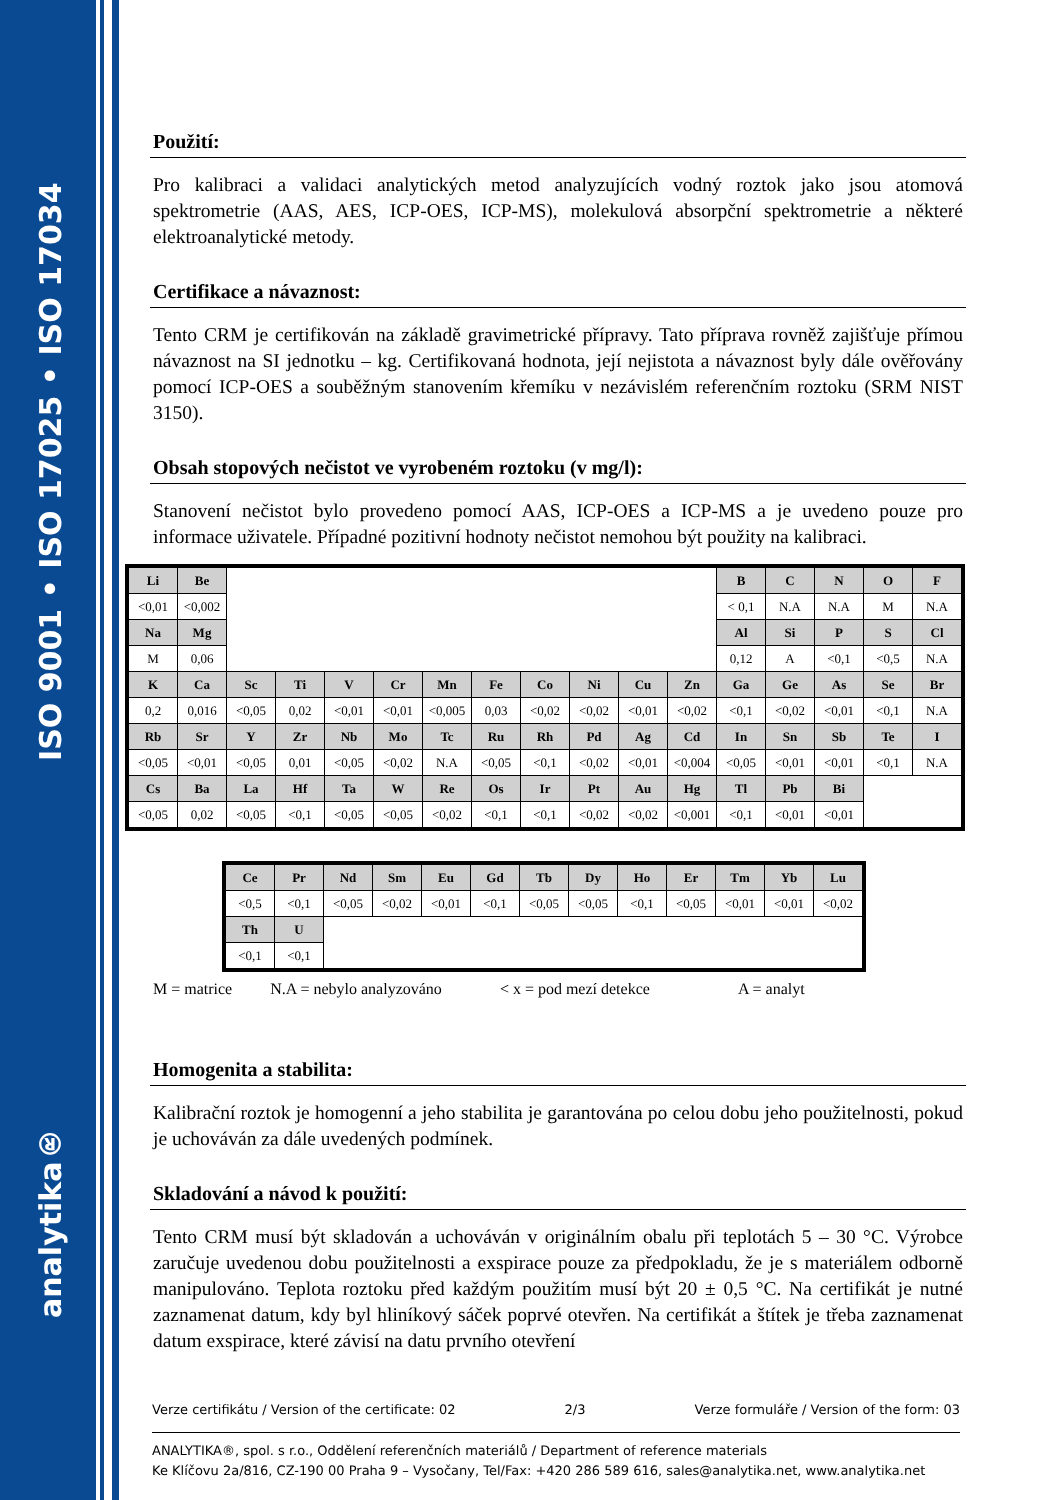analytika® ISO 9001 • ISO 17025 • ISO 17034
Použití:
Pro kalibraci a validaci analytických metod analyzujících vodný roztok jako jsou atomová spektrometrie (AAS, AES, ICP-OES, ICP-MS), molekulová absorpční spektrometrie a některé elektroanalytické metody.
Certifikace a návaznost:
Tento CRM je certifikován na základě gravimetrické přípravy. Tato příprava rovněž zajišťuje přímou návaznost na SI jednotku – kg. Certifikovaná hodnota, její nejistota a návaznost byly dále ověřovány pomocí ICP-OES a souběžným stanovením křemíku v nezávislém referenčním roztoku (SRM NIST 3150).
Obsah stopových nečistot ve vyrobeném roztoku (v mg/l):
Stanovení nečistot bylo provedeno pomocí AAS, ICP-OES a ICP-MS a je uvedeno pouze pro informace uživatele. Případné pozitivní hodnoty nečistot nemohou být použity na kalibraci.
| Li | Be | | | | | | | | | | | B | C | N | O | F |
| <0,01 | <0,002 | | | | | | | | | | | < 0,1 | N.A | N.A | M | N.A |
| Na | Mg | | | | | | | | | | | Al | Si | P | S | Cl |
| M | 0,06 | | | | | | | | | | | 0,12 | A | <0,1 | <0,5 | N.A |
| K | Ca | Sc | Ti | V | Cr | Mn | Fe | Co | Ni | Cu | Zn | Ga | Ge | As | Se | Br |
| 0,2 | 0,016 | <0,05 | 0,02 | <0,01 | <0,01 | <0,005 | 0,03 | <0,02 | <0,02 | <0,01 | <0,02 | <0,1 | <0,02 | <0,01 | <0,1 | N.A |
| Rb | Sr | Y | Zr | Nb | Mo | Tc | Ru | Rh | Pd | Ag | Cd | In | Sn | Sb | Te | I |
| <0,05 | <0,01 | <0,05 | 0,01 | <0,05 | <0,02 | N.A | <0,05 | <0,1 | <0,02 | <0,01 | <0,004 | <0,05 | <0,01 | <0,01 | <0,1 | N.A |
| Cs | Ba | La | Hf | Ta | W | Re | Os | Ir | Pt | Au | Hg | Tl | Pb | Bi | | |
| <0,05 | 0,02 | <0,05 | <0,1 | <0,05 | <0,05 | <0,02 | <0,1 | <0,1 | <0,02 | <0,02 | <0,001 | <0,1 | <0,01 | <0,01 | | |
| Ce | Pr | Nd | Sm | Eu | Gd | Tb | Dy | Ho | Er | Tm | Yb | Lu |
| <0,5 | <0,1 | <0,05 | <0,02 | <0,01 | <0,1 | <0,05 | <0,05 | <0,1 | <0,05 | <0,01 | <0,01 | <0,02 |
| Th | U | | | | | | | | | | | |
| <0,1 | <0,1 | | | | | | | | | | | |
M = matrice N.A = nebylo analyzováno < x = pod mezí detekce A = analyt
Homogenita a stabilita:
Kalibrační roztok je homogenní a jeho stabilita je garantována po celou dobu jeho použitelnosti, pokud je uchováván za dále uvedených podmínek.
Skladování a návod k použití:
Tento CRM musí být skladován a uchováván v originálním obalu při teplotách 5 – 30 °C. Výrobce zaručuje uvedenou dobu použitelnosti a exspirace pouze za předpokladu, že je s materiálem odborně manipulováno. Teplota roztoku před každým použitím musí být 20 ± 0,5 °C. Na certifikát je nutné zaznamenat datum, kdy byl hliníkový sáček poprvé otevřen. Na certifikát a štítek je třeba zaznamenat datum exspirace, které závisí na datu prvního otevření
Verze certifikátu / Version of the certificate: 02 2/3 Verze formuláře / Version of the form: 03
ANALYTIKA®, spol. s r.o., Oddělení referenčních materiálů / Department of reference materials
Ke Klíčovu 2a/816, CZ-190 00 Praha 9 – Vysočany, Tel/Fax: +420 286 589 616, sales@analytika.net, www.analytika.net